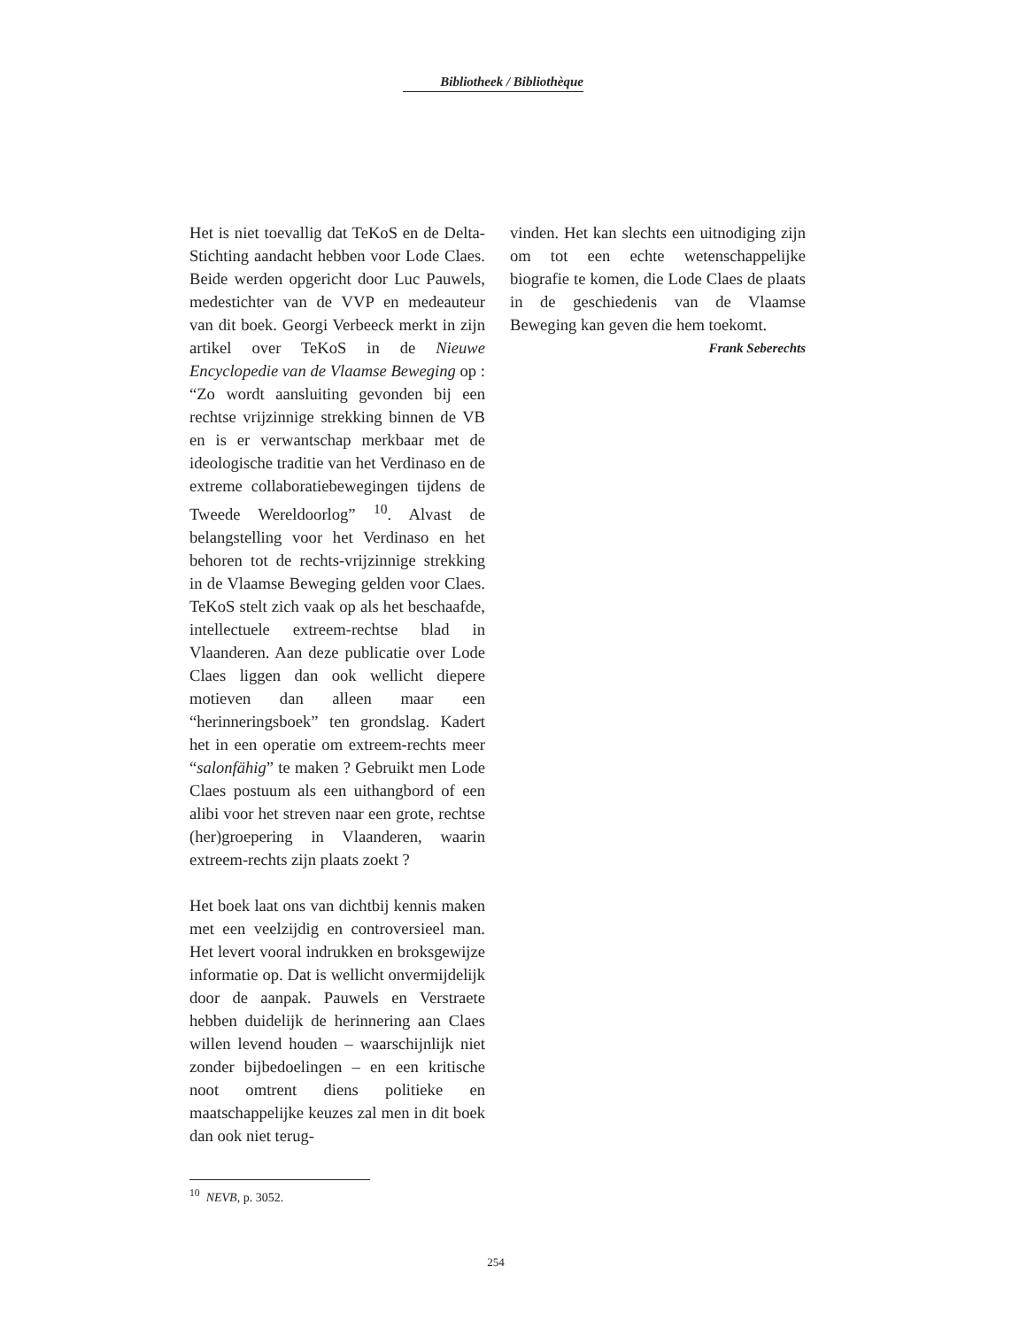Bibliotheek / Bibliothèque
Het is niet toevallig dat TeKoS en de Delta-Stichting aandacht hebben voor Lode Claes. Beide werden opgericht door Luc Pauwels, medestichter van de VVP en medeauteur van dit boek. Georgi Verbeeck merkt in zijn artikel over TeKoS in de Nieuwe Encyclopedie van de Vlaamse Beweging op : “Zo wordt aansluiting gevonden bij een rechtse vrijzinnige strekking binnen de VB en is er verwantschap merkbaar met de ideologische traditie van het Verdinaso en de extreme collaboratiebewegingen tijdens de Tweede Wereldoorlog” <sup>10</sup>. Alvast de belangstelling voor het Verdinaso en het behoren tot de rechts-vrijzinnige strekking in de Vlaamse Beweging gelden voor Claes. TeKoS stelt zich vaak op als het beschaafde, intellectuele extreem-rechtse blad in Vlaanderen. Aan deze publicatie over Lode Claes liggen dan ook wellicht diepere motieven dan alleen maar een “herinneringsboek” ten grondslag. Kadert het in een operatie om extreem-rechts meer “salonfähig” te maken ? Gebruikt men Lode Claes postuum als een uithangbord of een alibi voor het streven naar een grote, rechtse (her)groepering in Vlaanderen, waarin extreem-rechts zijn plaats zoekt ?
Het boek laat ons van dichtbij kennis maken met een veelzijdig en controversieel man. Het levert vooral indrukken en broksgewijze informatie op. Dat is wellicht onvermijdelijk door de aanpak. Pauwels en Verstraete hebben duidelijk de herinnering aan Claes willen levend houden – waarschijnlijk niet zonder bijbedoelingen – en een kritische noot omtrent diens politieke en maatschappelijke keuzes zal men in dit boek dan ook niet terug-
vinden. Het kan slechts een uitnodiging zijn om tot een echte wetenschappelijke biografie te komen, die Lode Claes de plaats in de geschiedenis van de Vlaamse Beweging kan geven die hem toekomt.
Frank Seberechts
<sup>10</sup> NEVB, p. 3052.
254